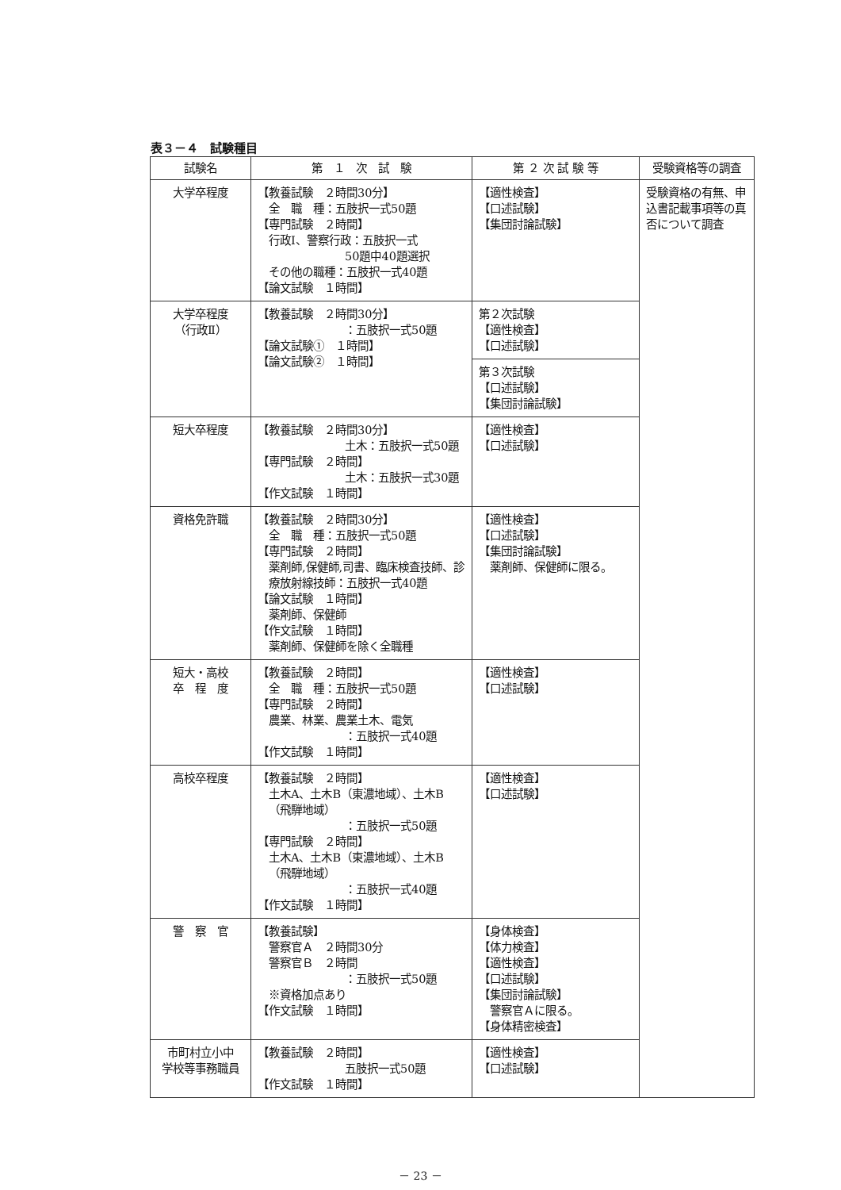表３－４　試験種目
| 試験名 | 第 １ 次 試 験 | 第 ２ 次 試 験 等 | 受験資格等の調査 |
| --- | --- | --- | --- |
| 大学卒程度 | 【教養試験 ２時間30分】 全 職 種：五肢択一式50題 【専門試験 ２時間】 行政Ⅰ、警察行政：五肢択一式 50題中40題選択 その他の職種：五肢択一式40題 【論文試験 １時間】 | 【適性検査】 【口述試験】 【集団討論試験】 | 受験資格の有無、申込書記載事項等の真否について調査 |
| 大学卒程度 （行政Ⅱ） | 【教養試験 ２時間30分】 ：五肢択一式50題 【論文試験① １時間】 【論文試験② １時間】 | 第２次試験 【適性検査】 【口述試験】 | |
| | | 第３次試験 【口述試験】 【集団討論試験】 | |
| 短大卒程度 | 【教養試験 ２時間30分】 土木：五肢択一式50題 【専門試験 ２時間】 土木：五肢択一式30題 【作文試験 １時間】 | 【適性検査】 【口述試験】 | |
| 資格免許職 | 【教養試験 ２時間30分】 全 職 種：五肢択一式50題 【専門試験 ２時間】 薬剤師,保健師,司書、臨床検査技師、診療放射線技師：五肢択一式40題 【論文試験 １時間】 薬剤師、保健師 【作文試験 １時間】 薬剤師、保健師を除く全職種 | 【適性検査】 【口述試験】 【集団討論試験】 薬剤師、保健師に限る。 | |
| 短大・高校 卒 程 度 | 【教養試験 ２時間】 全 職 種：五肢択一式50題 【専門試験 ２時間】 農業、林業、農業土木、電気 ：五肢択一式40題 【作文試験 １時間】 | 【適性検査】 【口述試験】 | |
| 高校卒程度 | 【教養試験 ２時間】 土木A、土木B（東濃地域）、土木B（飛騨地域） ：五肢択一式50題 【専門試験 ２時間】 土木A、土木B（東濃地域）、土木B（飛騨地域） ：五肢択一式40題 【作文試験 １時間】 | 【適性検査】 【口述試験】 | |
| 警 察 官 | 【教養試験】 警察官Ａ ２時間30分 警察官Ｂ ２時間 ：五肢択一式50題 ※資格加点あり 【作文試験 １時間】 | 【身体検査】 【体力検査】 【適性検査】 【口述試験】 【集団討論試験】 警察官Ａに限る。 【身体精密検査】 | |
| 市町村立小中 学校等事務職員 | 【教養試験 ２時間】 五肢択一式50題 【作文試験 １時間】 | 【適性検査】 【口述試験】 | |
－ 23 －